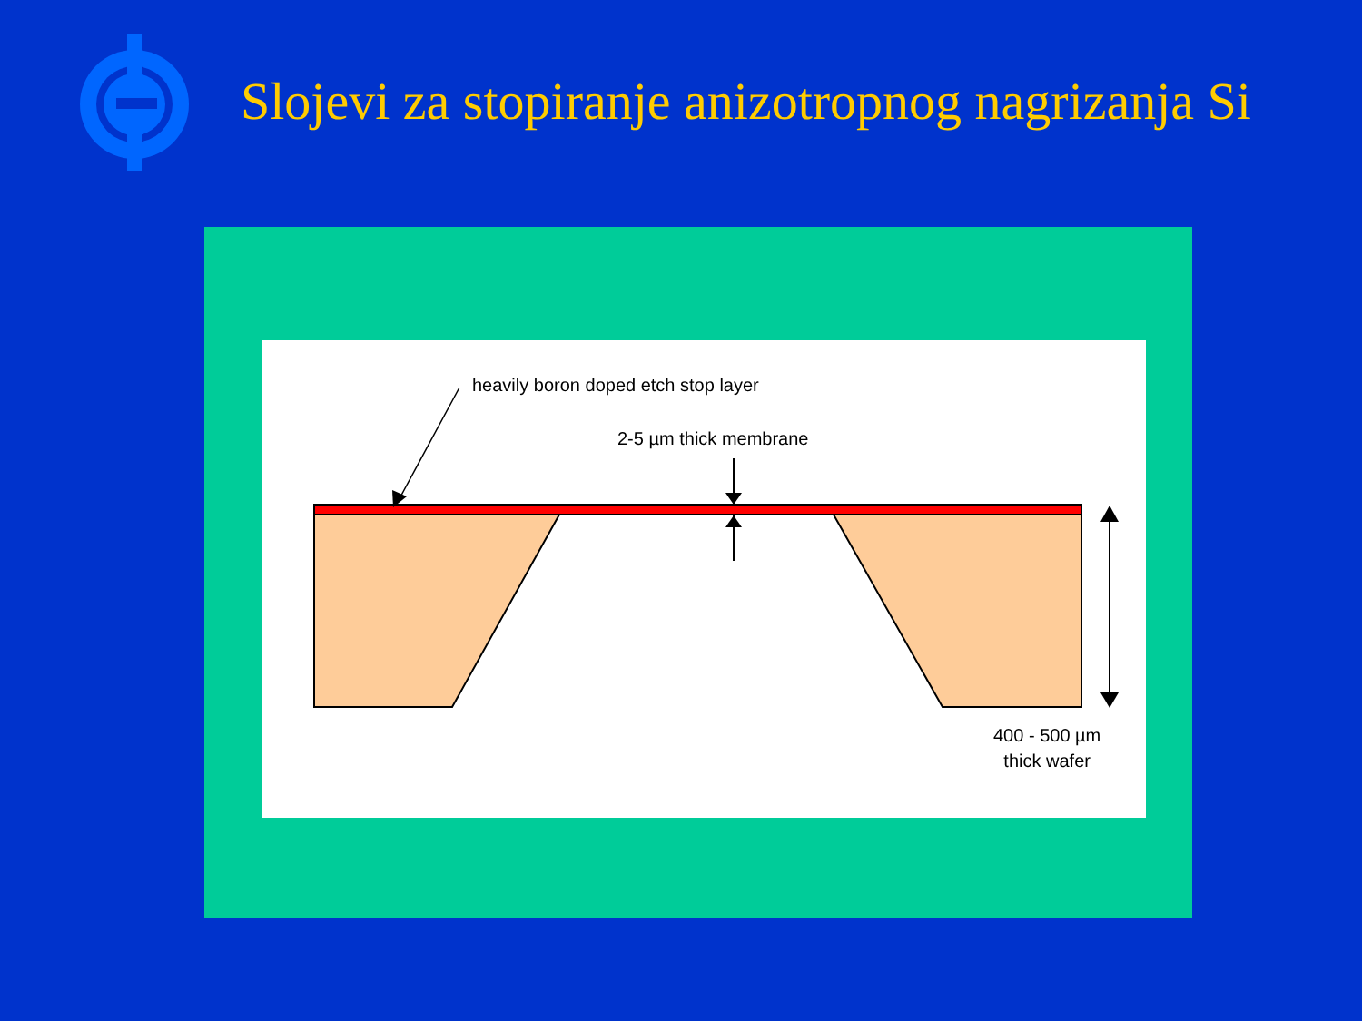Slojevi za stopiranje anizotropnog nagrizanja Si
heavily boron doped etch stop layer
2-5 µm thick membrane
400 - 500 µm
thick wafer